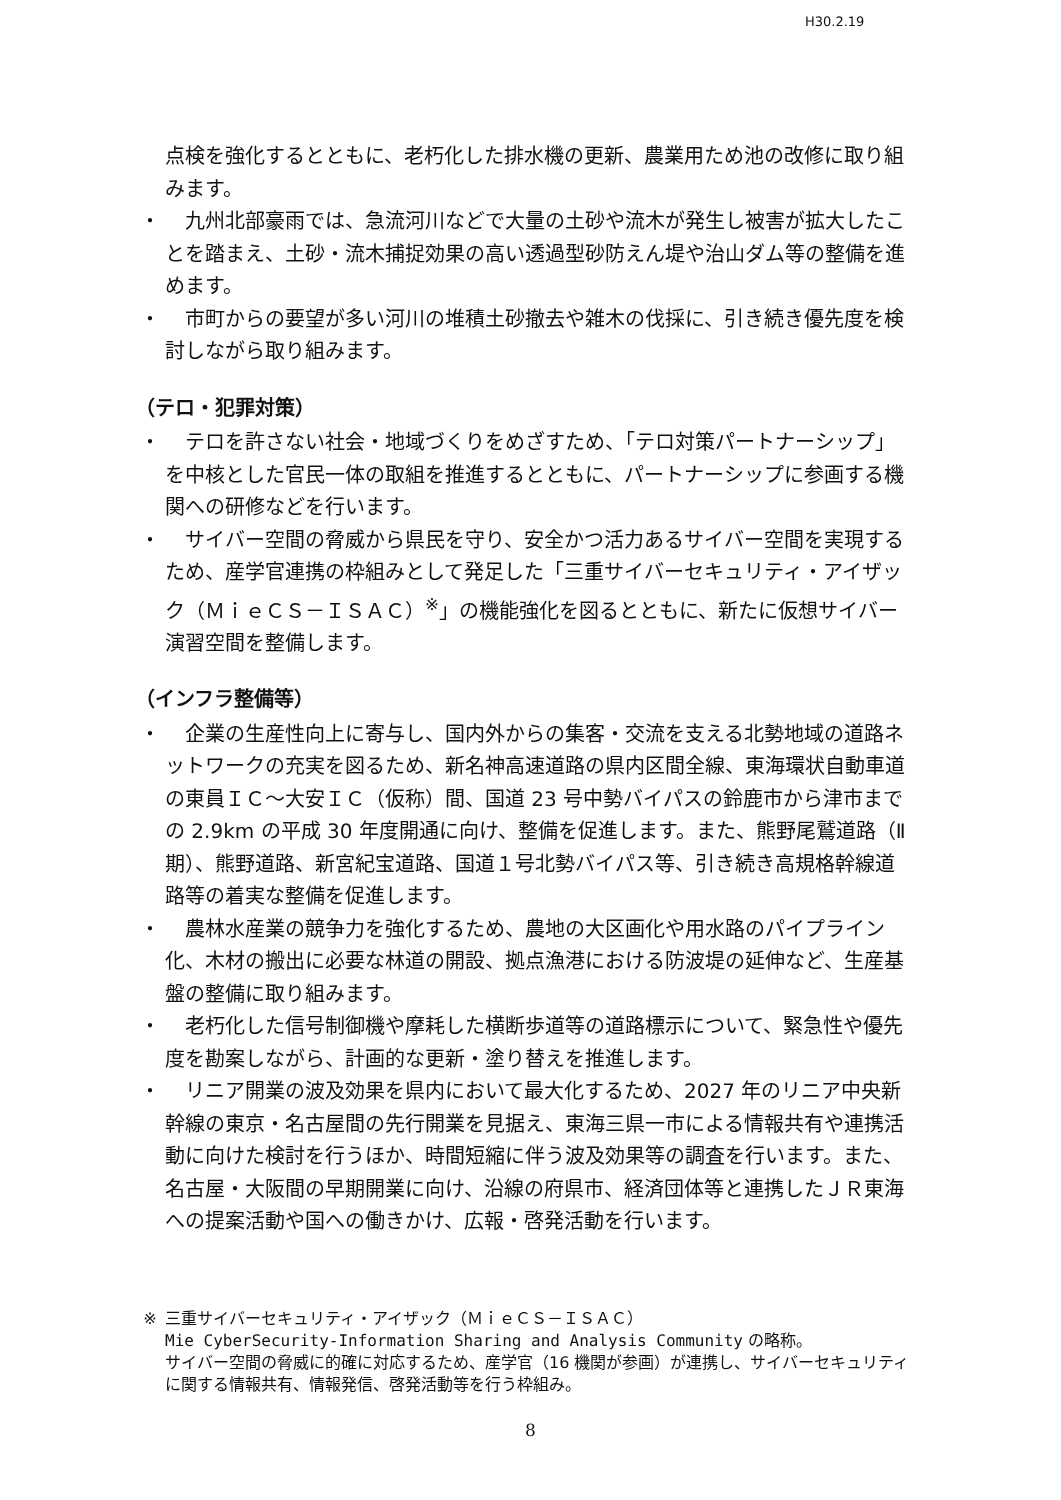H30.2.19
点検を強化するとともに、老朽化した排水機の更新、農業用ため池の改修に取り組みます。
・　九州北部豪雨では、急流河川などで大量の土砂や流木が発生し被害が拡大したことを踏まえ、土砂・流木捕捉効果の高い透過型砂防えん堤や治山ダム等の整備を進めます。
・　市町からの要望が多い河川の堆積土砂撤去や雑木の伐採に、引き続き優先度を検討しながら取り組みます。
（テロ・犯罪対策）
・　テロを許さない社会・地域づくりをめざすため、「テロ対策パートナーシップ」を中核とした官民一体の取組を推進するとともに、パートナーシップに参画する機関への研修などを行います。
・　サイバー空間の脅威から県民を守り、安全かつ活力あるサイバー空間を実現するため、産学官連携の枠組みとして発足した「三重サイバーセキュリティ・アイザック（ＭｉｅＣＳ－ＩＳＡＣ）<sup>※</sup>」の機能強化を図るとともに、新たに仮想サイバー演習空間を整備します。
（インフラ整備等）
・　企業の生産性向上に寄与し、国内外からの集客・交流を支える北勢地域の道路ネットワークの充実を図るため、新名神高速道路の県内区間全線、東海環状自動車道の東員ＩＣ～大安ＩＣ（仮称）間、国道 23 号中勢バイパスの鈴鹿市から津市までの 2.9km の平成 30 年度開通に向け、整備を促進します。また、熊野尾鷲道路（Ⅱ期）、熊野道路、新宮紀宝道路、国道１号北勢バイパス等、引き続き高規格幹線道路等の着実な整備を促進します。
・　農林水産業の競争力を強化するため、農地の大区画化や用水路のパイプライン化、木材の搬出に必要な林道の開設、拠点漁港における防波堤の延伸など、生産基盤の整備に取り組みます。
・　老朽化した信号制御機や摩耗した横断歩道等の道路標示について、緊急性や優先度を勘案しながら、計画的な更新・塗り替えを推進します。
・　リニア開業の波及効果を県内において最大化するため、2027 年のリニア中央新幹線の東京・名古屋間の先行開業を見据え、東海三県一市による情報共有や連携活動に向けた検討を行うほか、時間短縮に伴う波及効果等の調査を行います。また、名古屋・大阪間の早期開業に向け、沿線の府県市、経済団体等と連携したＪＲ東海への提案活動や国への働きかけ、広報・啓発活動を行います。
※ 三重サイバーセキュリティ・アイザック（ＭｉｅＣＳ－ＩＳＡＣ）
Mie CyberSecurity-Information Sharing and Analysis Community の略称。
サイバー空間の脅威に的確に対応するため、産学官（16 機関が参画）が連携し、サイバーセキュリティに関する情報共有、情報発信、啓発活動等を行う枠組み。
8